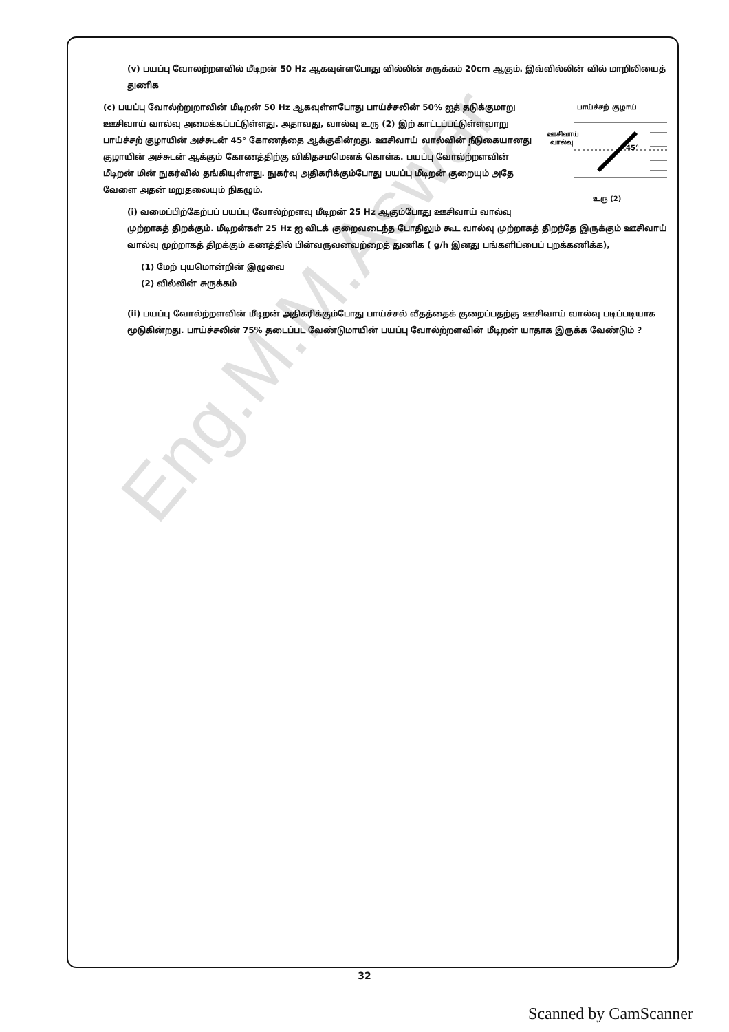(v) பயப்பு வோலற்றளவில் மீடிறன் 50 Hz ஆகவுள்ளபோது வில்லின் சுருக்கம் 20cm ஆகும். இவ்வில்லின் வில் மாறிலியைத் துணிக
பாய்ச்சற் குழாய்
ஊசிவாய்
வால்வு
45°
உரு (2)
(c) பயப்பு வோல்ற்றுறாவின் மீடிறன் 50 Hz ஆகவுள்ளபோது பாய்ச்சலின் 50% ஐத் தடுக்குமாறு ஊசிவாய் வால்வு அமைக்கப்பட்டுள்ளது. அதாவது, வால்வு உரு (2) இற் காட்டப்பட்டுள்ளவாறு பாய்ச்சற் குழாயின் அச்சுடன் 45° கோணத்தை ஆக்குகின்றது. ஊசிவாய் வால்வின் நீடுகையானது குழாயின் அச்சுடன் ஆக்கும் கோணத்திற்கு விகிதசமமெனக் கொள்க. பயப்பு வோல்ற்றளவின் மீடிறன் மின் நுகர்வில் தங்கியுள்ளது. நுகர்வு அதிகரிக்கும்போது பயப்பு மீடிறன் குறையும் அதே வேளை அதன் மறுதலையும் நிகழும்.
(i) வமைப்பிற்கேற்பப் பயப்பு வோல்ற்றளவு மீடிறன் 25 Hz ஆகும்போது ஊசிவாய் வால்வு முற்றாகத் திறக்கும். மீடிறன்கள் 25 Hz ஐ விடக் குறைவடைந்த போதிலும் கூட வால்வு முற்றாகத் திறந்தே இருக்கும் ஊசிவாய் வால்வு முற்றாகத் திறக்கும் கணத்தில் பின்வருவனவற்றைத் துணிக ( g/h இனது பங்களிப்பைப் புறக்கணிக்க),
(1) மேற் புயமொன்றின் இழுவை
(2) வில்லின் சுருக்கம்
(ii) பயப்பு வோல்ற்றளவின் மீடிறன் அதிகரிக்கும்போது பாய்ச்சல் வீதத்தைக் குறைப்பதற்கு ஊசிவாய் வால்வு படிப்படியாக மூடுகின்றது. பாய்ச்சலின் 75% தடைப்பட வேண்டுமாயின் பயப்பு வோல்ற்றளவின் மீடிறன் யாதாக இருக்க வேண்டும் ?
Eng.M.M.Aswar
32
Scanned by CamScanner